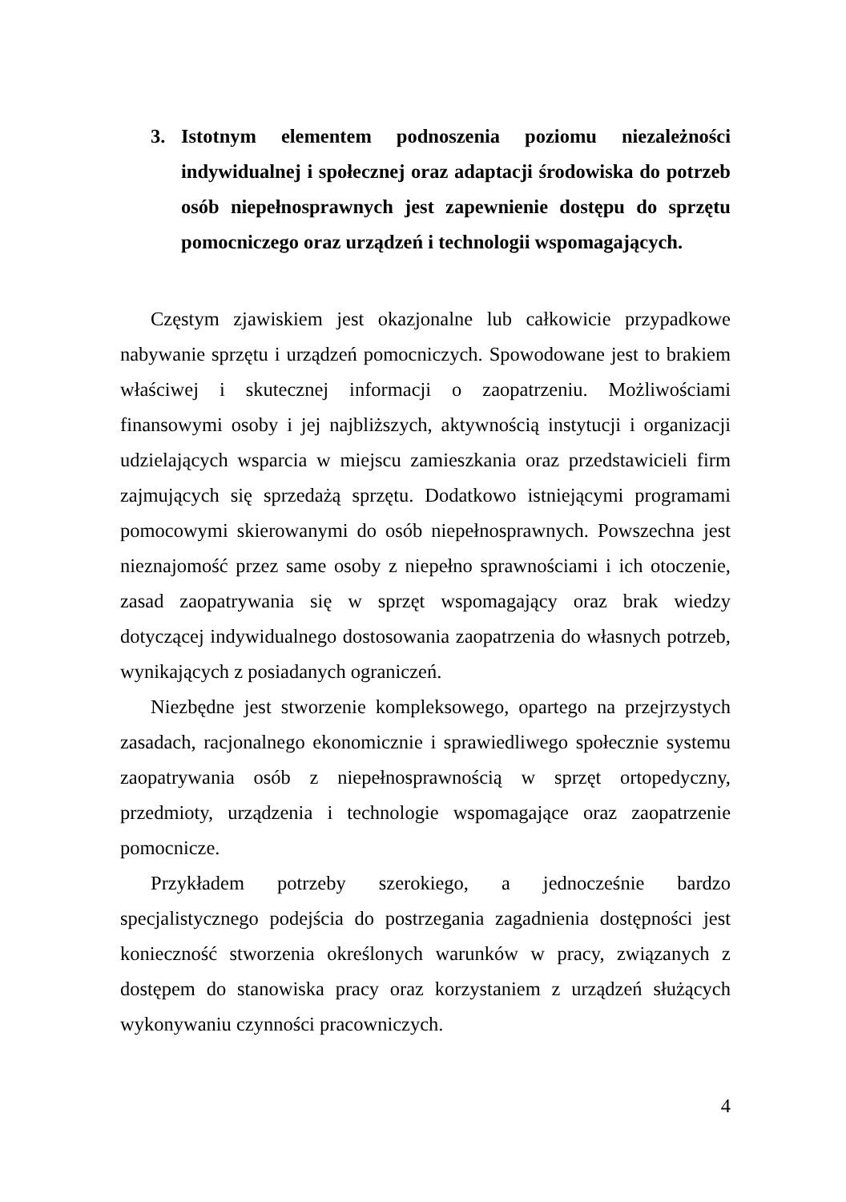3. Istotnym elementem podnoszenia poziomu niezależności indywidualnej i społecznej oraz adaptacji środowiska do potrzeb osób niepełnosprawnych jest zapewnienie dostępu do sprzętu pomocniczego oraz urządzeń i technologii wspomagających.
Częstym zjawiskiem jest okazjonalne lub całkowicie przypadkowe nabywanie sprzętu i urządzeń pomocniczych. Spowodowane jest to brakiem właściwej i skutecznej informacji o zaopatrzeniu. Możliwościami finansowymi osoby i jej najbliższych, aktywnością instytucji i organizacji udzielających wsparcia w miejscu zamieszkania oraz przedstawicieli firm zajmujących się sprzedażą sprzętu. Dodatkowo istniejącymi programami pomocowymi skierowanymi do osób niepełnosprawnych. Powszechna jest nieznajomość przez same osoby z niepełno sprawnościami i ich otoczenie, zasad zaopatrywania się w sprzęt wspomagający oraz brak wiedzy dotyczącej indywidualnego dostosowania zaopatrzenia do własnych potrzeb, wynikających z posiadanych ograniczeń.
Niezbędne jest stworzenie kompleksowego, opartego na przejrzystych zasadach, racjonalnego ekonomicznie i sprawiedliwego społecznie systemu zaopatrywania osób z niepełnosprawnością w sprzęt ortopedyczny, przedmioty, urządzenia i technologie wspomagające oraz zaopatrzenie pomocnicze.
Przykładem potrzeby szerokiego, a jednocześnie bardzo specjalistycznego podejścia do postrzegania zagadnienia dostępności jest konieczność stworzenia określonych warunków w pracy, związanych z dostępem do stanowiska pracy oraz korzystaniem z urządzeń służących wykonywaniu czynności pracowniczych.
4